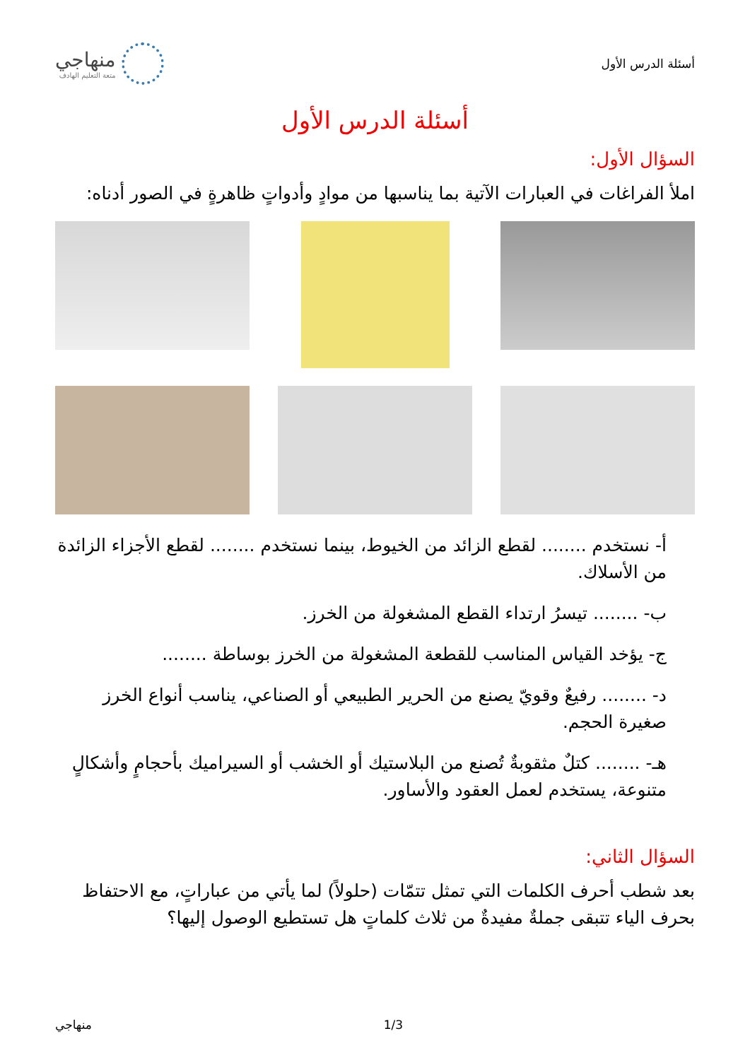أسئلة الدرس الأول
منهاجي
متعة التعليم الهادف
أسئلة الدرس الأول
السؤال الأول:
املأ الفراغات في العبارات الآتية بما يناسبها من موادٍ وأدواتٍ ظاهرةٍ في الصور أدناه:
أ- نستخدم ........ لقطع الزائد من الخيوط، بينما نستخدم ........ لقطع الأجزاء الزائدة من الأسلاك.
ب- ........ تيسرُ ارتداء القطع المشغولة من الخرز.
ج- يؤخد القياس المناسب للقطعة المشغولة من الخرز بوساطة ........
د- ........ رفيعٌ وقويّ يصنع من الحرير الطبيعي أو الصناعي، يناسب أنواع الخرز صغيرة الحجم.
هـ- ........ كتلٌ مثقوبةٌ تُصنع من البلاستيك أو الخشب أو السيراميك بأحجامٍ وأشكالٍ متنوعة، يستخدم لعمل العقود والأساور.
السؤال الثاني:
بعد شطب أحرف الكلمات التي تمثل تتمّات (حلولاً) لما يأتي من عباراتٍ، مع الاحتفاظ بحرف الياء تتبقى جملةٌ مفيدةٌ من ثلاث كلماتٍ هل تستطيع الوصول إليها؟
1/3 منهاجي